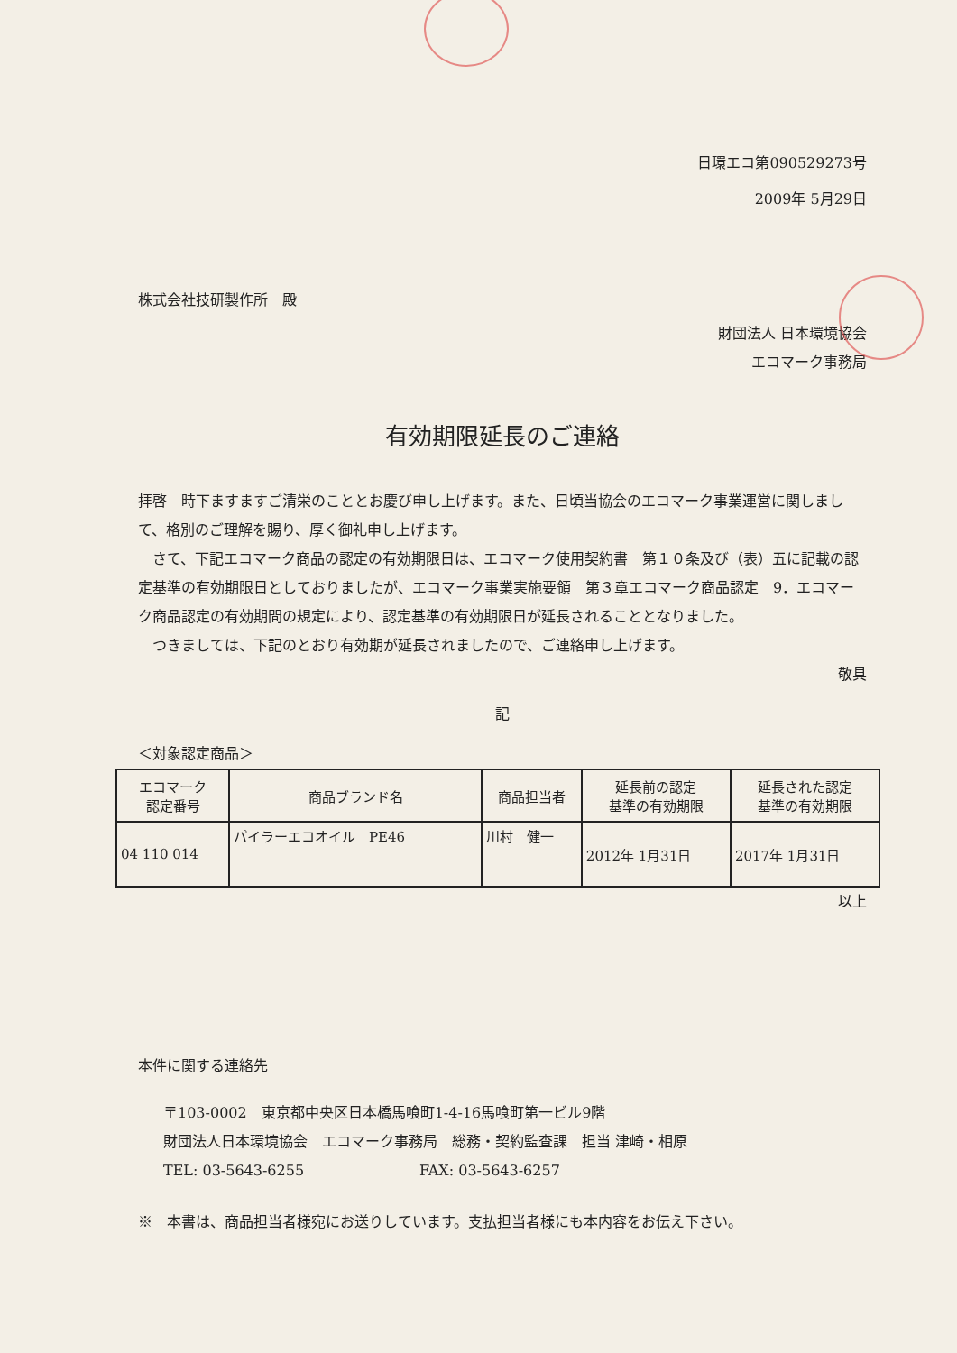日環エコ第090529273号
2009年 5月29日
株式会社技研製作所　殿
財団法人 日本環境協会
エコマーク事務局
有効期限延長のご連絡
拝啓　時下ますますご清栄のこととお慶び申し上げます。また、日頃当協会のエコマーク事業運営に関しまして、格別のご理解を賜り、厚く御礼申し上げます。
　さて、下記エコマーク商品の認定の有効期限日は、エコマーク使用契約書　第１０条及び（表）五に記載の認定基準の有効期限日としておりましたが、エコマーク事業実施要領　第３章エコマーク商品認定　9．エコマーク商品認定の有効期間の規定により、認定基準の有効期限日が延長されることとなりました。
　つきましては、下記のとおり有効期が延長されましたので、ご連絡申し上げます。
敬具
記
＜対象認定商品＞
| エコマーク 認定番号 | 商品ブランド名 | 商品担当者 | 延長前の認定 基準の有効期限 | 延長された認定 基準の有効期限 |
| --- | --- | --- | --- | --- |
| 04 110 014 | パイラーエコオイル PE46 | 川村 健一 | 2012年 1月31日 | 2017年 1月31日 |
以上
本件に関する連絡先
〒103-0002　東京都中央区日本橋馬喰町1-4-16馬喰町第一ビル9階
財団法人日本環境協会　エコマーク事務局　総務・契約監査課　担当 津崎・相原
TEL: 03-5643-6255　　　　　　　　FAX: 03-5643-6257
※　本書は、商品担当者様宛にお送りしています。支払担当者様にも本内容をお伝え下さい。